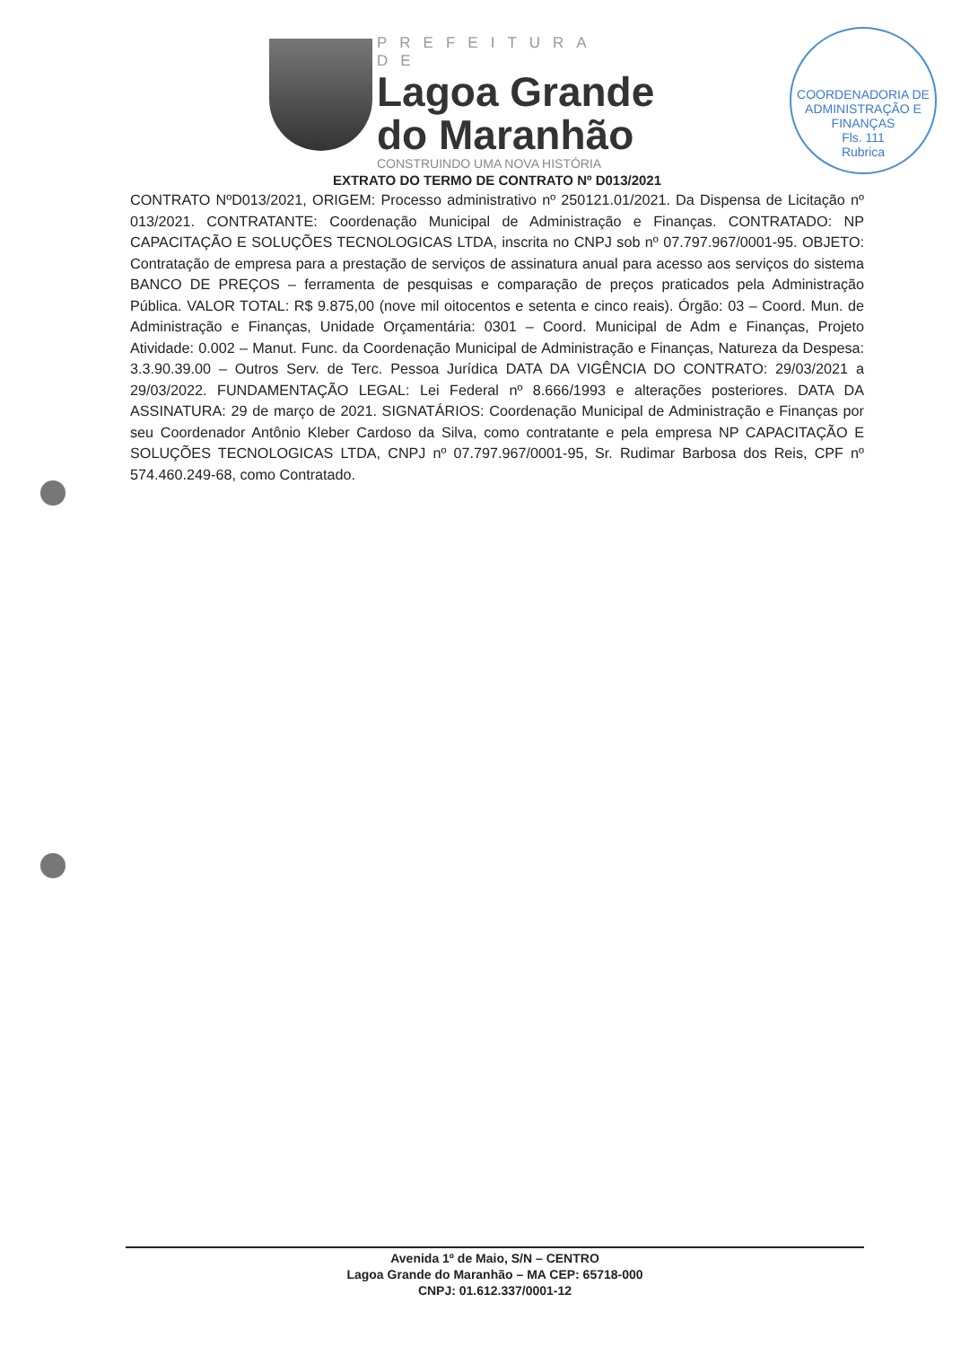PREFEITURA DE
Lagoa Grande
do Maranhão
CONSTRUINDO UMA NOVA HISTÓRIA
COORDENADORIA DE ADMINISTRAÇÃO E FINANÇAS
Fls. 111
Rubrica
EXTRATO DO TERMO DE CONTRATO Nº D013/2021
CONTRATO NºD013/2021, ORIGEM: Processo administrativo nº 250121.01/2021. Da Dispensa de Licitação nº 013/2021. CONTRATANTE: Coordenação Municipal de Administração e Finanças. CONTRATADO: NP CAPACITAÇÃO E SOLUÇÕES TECNOLOGICAS LTDA, inscrita no CNPJ sob nº 07.797.967/0001-95. OBJETO: Contratação de empresa para a prestação de serviços de assinatura anual para acesso aos serviços do sistema BANCO DE PREÇOS – ferramenta de pesquisas e comparação de preços praticados pela Administração Pública. VALOR TOTAL: R$ 9.875,00 (nove mil oitocentos e setenta e cinco reais). Órgão: 03 – Coord. Mun. de Administração e Finanças, Unidade Orçamentária: 0301 – Coord. Municipal de Adm e Finanças, Projeto Atividade: 0.002 – Manut. Func. da Coordenação Municipal de Administração e Finanças, Natureza da Despesa: 3.3.90.39.00 – Outros Serv. de Terc. Pessoa Jurídica DATA DA VIGÊNCIA DO CONTRATO: 29/03/2021 a 29/03/2022. FUNDAMENTAÇÃO LEGAL: Lei Federal nº 8.666/1993 e alterações posteriores. DATA DA ASSINATURA: 29 de março de 2021. SIGNATÁRIOS: Coordenação Municipal de Administração e Finanças por seu Coordenador Antônio Kleber Cardoso da Silva, como contratante e pela empresa NP CAPACITAÇÃO E SOLUÇÕES TECNOLOGICAS LTDA, CNPJ nº 07.797.967/0001-95, Sr. Rudimar Barbosa dos Reis, CPF nº 574.460.249-68, como Contratado.
Avenida 1º de Maio, S/N – CENTRO
Lagoa Grande do Maranhão – MA CEP: 65718-000
CNPJ: 01.612.337/0001-12